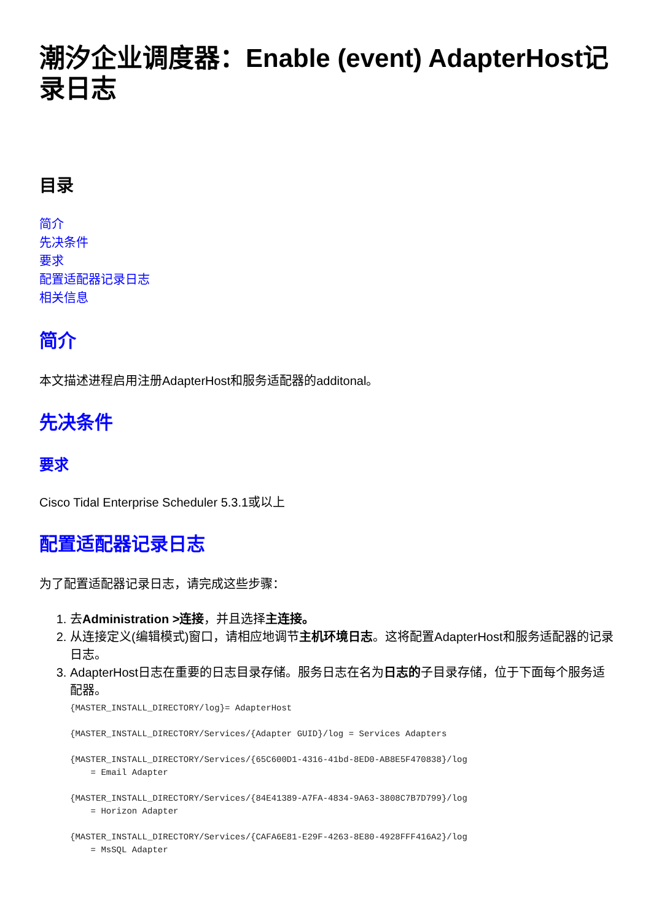潮汐企业调度器：Enable (event) AdapterHost记录日志
目录
简介
先决条件
要求
配置适配器记录日志
相关信息
简介
本文描述进程启用注册AdapterHost和服务适配器的additonal。
先决条件
要求
Cisco Tidal Enterprise Scheduler 5.3.1或以上
配置适配器记录日志
为了配置适配器记录日志，请完成这些步骤：
1. 去Administration >连接，并且选择主连接。
2. 从连接定义(编辑模式)窗口，请相应地调节主机环境日志。这将配置AdapterHost和服务适配器的记录日志。
3. AdapterHost日志在重要的日志目录存储。服务日志在名为日志的子目录存储，位于下面每个服务适配器。
{MASTER_INSTALL_DIRECTORY/log}= AdapterHost

{MASTER_INSTALL_DIRECTORY/Services/{Adapter GUID}/log = Services Adapters

{MASTER_INSTALL_DIRECTORY/Services/{65C600D1-4316-41bd-8ED0-AB8E5F470838}/log
    = Email Adapter

{MASTER_INSTALL_DIRECTORY/Services/{84E41389-A7FA-4834-9A63-3808C7B7D799}/log
    = Horizon Adapter

{MASTER_INSTALL_DIRECTORY/Services/{CAFA6E81-E29F-4263-8E80-4928FFF416A2}/log
    = MsSQL Adapter